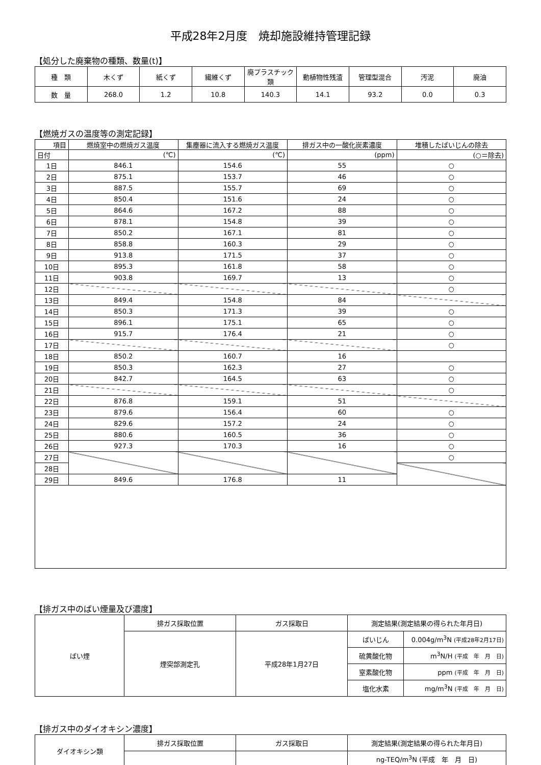平成28年2月度　焼却施設維持管理記録
【処分した廃棄物の種類、数量(t)】
| 種 類 | 木くず | 紙くず | 繊維くず | 廃プラスチック類 | 動植物性残渣 | 管理型混合 | 汚泥 | 廃油 |
| 数 量 | 268.0 | 1.2 | 10.8 | 140.3 | 14.1 | 93.2 | 0.0 | 0.3 |
【燃焼ガスの温度等の測定記録】
| 項目 | 燃焼室中の燃焼ガス温度 | 集塵器に流入する燃焼ガス温度 | 排ガス中の一酸化炭素濃度 | 堆積したばいじんの除去 |
| --- | --- | --- | --- | --- |
| 日付 | (℃) | (℃) | (ppm) | (○＝除去) |
| 1日 | 846.1 | 154.6 | 55 | ○ |
| 2日 | 875.1 | 153.7 | 46 | ○ |
| 3日 | 887.5 | 155.7 | 69 | ○ |
| 4日 | 850.4 | 151.6 | 24 | ○ |
| 5日 | 864.6 | 167.2 | 88 | ○ |
| 6日 | 878.1 | 154.8 | 39 | ○ |
| 7日 | 850.2 | 167.1 | 81 | ○ |
| 8日 | 858.8 | 160.3 | 29 | ○ |
| 9日 | 913.8 | 171.5 | 37 | ○ |
| 10日 | 895.3 | 161.8 | 58 | ○ |
| 11日 | 903.8 | 169.7 | 13 | ○ |
| 12日 | | | | ○ |
| 13日 | 849.4 | 154.8 | 84 | |
| 14日 | 850.3 | 171.3 | 39 | ○ |
| 15日 | 896.1 | 175.1 | 65 | ○ |
| 16日 | 915.7 | 176.4 | 21 | ○ |
| 17日 | | | | ○ |
| 18日 | 850.2 | 160.7 | 16 | |
| 19日 | 850.3 | 162.3 | 27 | ○ |
| 20日 | 842.7 | 164.5 | 63 | ○ |
| 21日 | | | | ○ |
| 22日 | 876.8 | 159.1 | 51 | |
| 23日 | 879.6 | 156.4 | 60 | ○ |
| 24日 | 829.6 | 157.2 | 24 | ○ |
| 25日 | 880.6 | 160.5 | 36 | ○ |
| 26日 | 927.3 | 170.3 | 16 | ○ |
| 27日 | | | | ○ |
| 28日 | | | | |
| 29日 | 849.6 | 176.8 | 11 | |
【排ガス中のばい煙量及び濃度】
| ばい煙 | 排ガス採取位置 | ガス採取日 | 測定結果(測定結果の得られた年月日) | |
| | 煙突部測定孔 | 平成28年1月27日 | ばいじん | 0.004g/m<sup>3</sup>N (平成28年2月17日) |
| | | | 硫黄酸化物 | m<sup>3</sup>N/H (平成 年 月 日) |
| | | | 窒素酸化物 | ppm (平成 年 月 日) |
| | | | 塩化水素 | mg/m<sup>3</sup>N (平成 年 月 日) |
【排ガス中のダイオキシン濃度】
| ダイオキシン類 | 排ガス採取位置 | ガス採取日 | 測定結果(測定結果の得られた年月日) |
| | | | ng-TEQ/m<sup>3</sup>N (平成 年 月 日) |